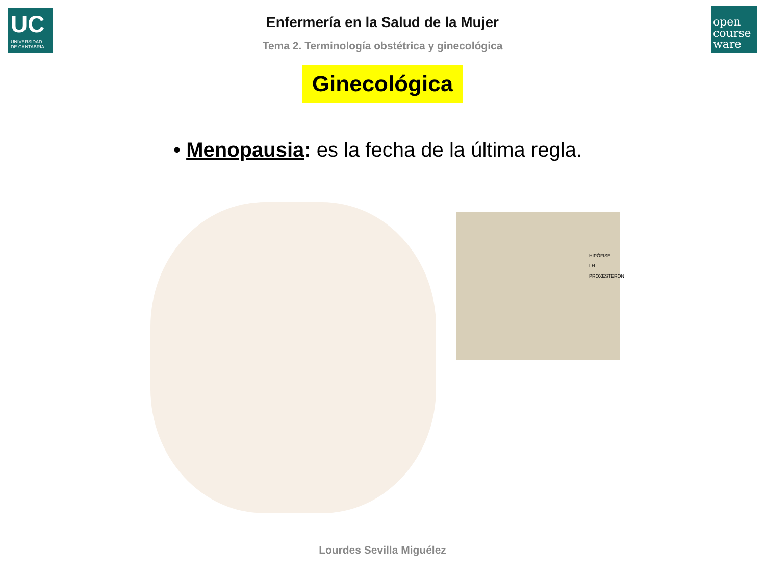UC
UNIVERSIDAD
DE CANTABRIA
open
course
ware
Enfermería en la Salud de la Mujer
Tema 2. Terminología obstétrica y ginecológica
Ginecológica
• Menopausia: es la fecha de la última regla.
HIPÓFISE
LH
PROXESTERON
Lourdes Sevilla Miguélez